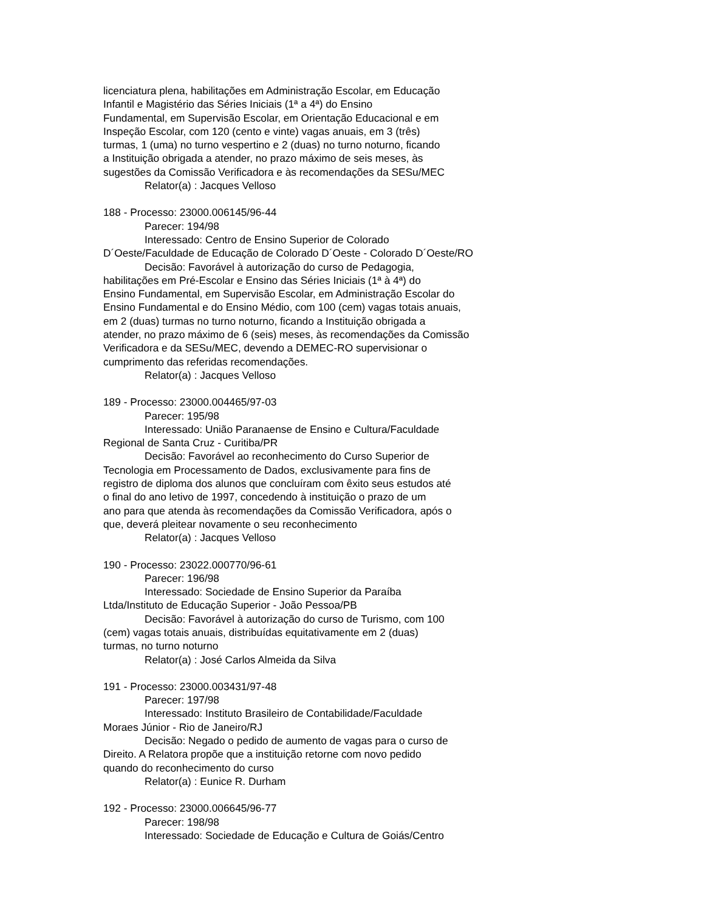licenciatura plena, habilitações em Administração Escolar, em Educação
Infantil e Magistério das Séries Iniciais (1ª a 4ª) do Ensino
Fundamental, em Supervisão Escolar, em Orientação Educacional e em
Inspeção Escolar, com 120 (cento e vinte) vagas anuais, em 3 (três)
turmas, 1 (uma) no turno vespertino e 2 (duas) no turno noturno, ficando
a Instituição obrigada a atender, no prazo máximo de seis meses, às
sugestões da Comissão Verificadora e às recomendações da SESu/MEC
Relator(a) : Jacques Velloso
188 - Processo: 23000.006145/96-44
Parecer: 194/98
Interessado: Centro de Ensino Superior de Colorado
D´Oeste/Faculdade de Educação de Colorado D´Oeste - Colorado D´Oeste/RO
Decisão: Favorável à autorização do curso de Pedagogia,
habilitações em Pré-Escolar e Ensino das Séries Iniciais (1ª à 4ª) do
Ensino Fundamental, em Supervisão Escolar, em Administração Escolar do
Ensino Fundamental e do Ensino Médio, com 100 (cem) vagas totais anuais,
em 2 (duas) turmas no turno noturno, ficando a Instituição obrigada a
atender, no prazo máximo de 6 (seis) meses, às recomendações da Comissão
Verificadora e da SESu/MEC, devendo a DEMEC-RO supervisionar o
cumprimento das referidas recomendações.
Relator(a) : Jacques Velloso
189 - Processo: 23000.004465/97-03
Parecer: 195/98
Interessado: União Paranaense de Ensino e Cultura/Faculdade
Regional de Santa Cruz - Curitiba/PR
Decisão: Favorável ao reconhecimento do Curso Superior de
Tecnologia em Processamento de Dados, exclusivamente para fins de
registro de diploma dos alunos que concluíram com êxito seus estudos até
o final do ano letivo de 1997, concedendo à instituição o prazo de um
ano para que atenda às recomendações da Comissão Verificadora, após o
que, deverá pleitear novamente o seu reconhecimento
Relator(a) : Jacques Velloso
190 - Processo: 23022.000770/96-61
Parecer: 196/98
Interessado: Sociedade de Ensino Superior da Paraíba
Ltda/Instituto de Educação Superior - João Pessoa/PB
Decisão: Favorável à autorização do curso de Turismo, com 100
(cem) vagas totais anuais, distribuídas equitativamente em 2 (duas)
turmas, no turno noturno
Relator(a) : José Carlos Almeida da Silva
191 - Processo: 23000.003431/97-48
Parecer: 197/98
Interessado: Instituto Brasileiro de Contabilidade/Faculdade
Moraes Júnior - Rio de Janeiro/RJ
Decisão: Negado o pedido de aumento de vagas para o curso de
Direito. A Relatora propõe que a instituição retorne com novo pedido
quando do reconhecimento do curso
Relator(a) : Eunice R. Durham
192 - Processo: 23000.006645/96-77
Parecer: 198/98
Interessado: Sociedade de Educação e Cultura de Goiás/Centro